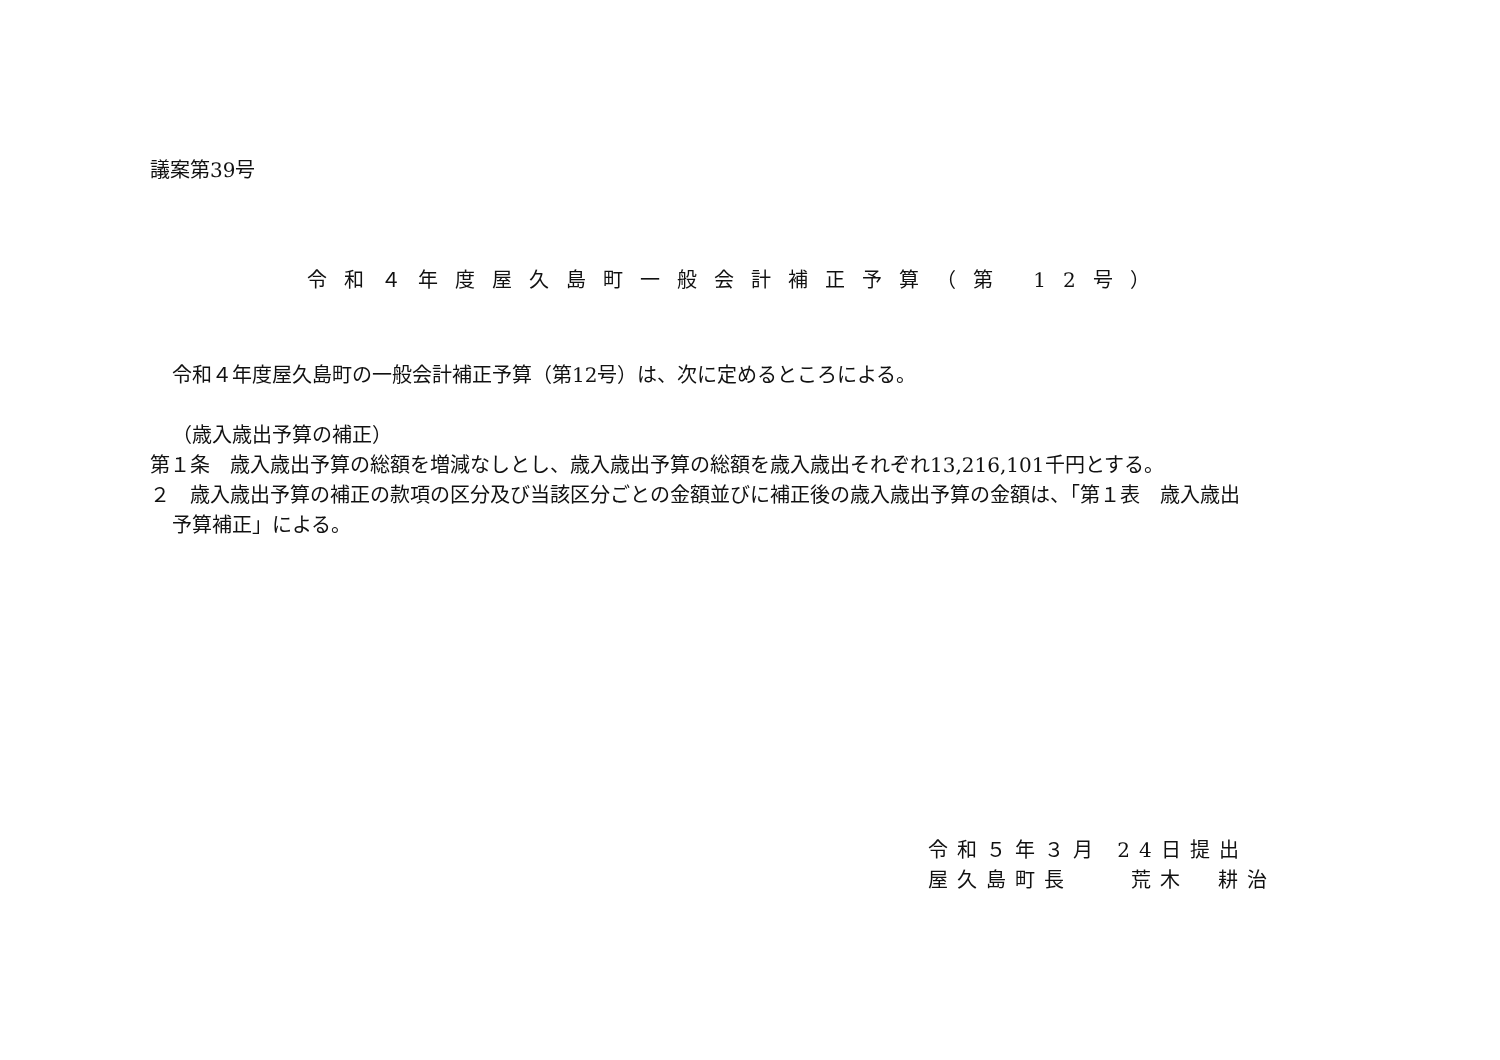議案第39号
令和４年度屋久島町一般会計補正予算（第 12号）
令和４年度屋久島町の一般会計補正予算（第12号）は、次に定めるところによる。
（歳入歳出予算の補正）
第１条　歳入歳出予算の総額を増減なしとし、歳入歳出予算の総額を歳入歳出それぞれ13,216,101千円とする。
２　歳入歳出予算の補正の款項の区分及び当該区分ごとの金額並びに補正後の歳入歳出予算の金額は、「第１表　歳入歳出
予算補正」による。
令和５年３月 24日提出
屋久島町長　　荒木　耕治